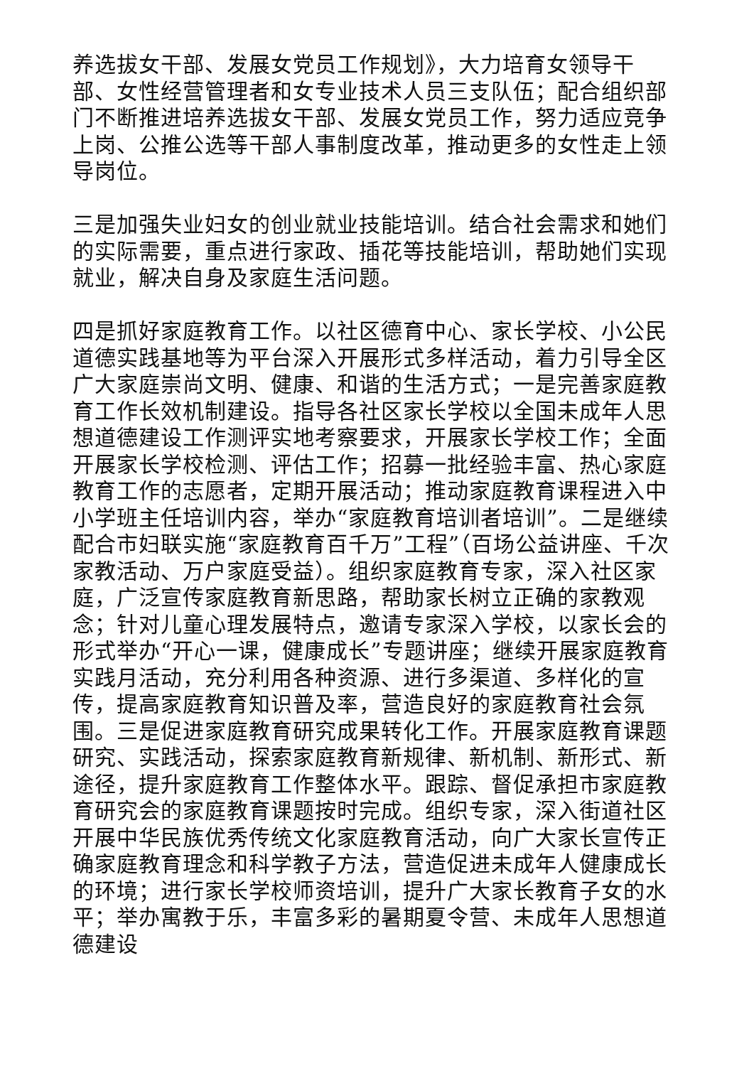养选拔女干部、发展女党员工作规划》，大力培育女领导干部、女性经营管理者和女专业技术人员三支队伍；配合组织部门不断推进培养选拔女干部、发展女党员工作，努力适应竞争上岗、公推公选等干部人事制度改革，推动更多的女性走上领导岗位。
三是加强失业妇女的创业就业技能培训。结合社会需求和她们的实际需要，重点进行家政、插花等技能培训，帮助她们实现就业，解决自身及家庭生活问题。
四是抓好家庭教育工作。以社区德育中心、家长学校、小公民道德实践基地等为平台深入开展形式多样活动，着力引导全区广大家庭崇尚文明、健康、和谐的生活方式；一是完善家庭教育工作长效机制建设。指导各社区家长学校以全国未成年人思想道德建设工作测评实地考察要求，开展家长学校工作；全面开展家长学校检测、评估工作；招募一批经验丰富、热心家庭教育工作的志愿者，定期开展活动；推动家庭教育课程进入中小学班主任培训内容，举办“家庭教育培训者培训”。二是继续配合市妇联实施“家庭教育百千万”工程”（百场公益讲座、千次家教活动、万户家庭受益）。组织家庭教育专家，深入社区家庭，广泛宣传家庭教育新思路，帮助家长树立正确的家教观念；针对儿童心理发展特点，邀请专家深入学校，以家长会的形式举办“开心一课，健康成长”专题讲座；继续开展家庭教育实践月活动，充分利用各种资源、进行多渠道、多样化的宣传，提高家庭教育知识普及率，营造良好的家庭教育社会氛围。三是促进家庭教育研究成果转化工作。开展家庭教育课题研究、实践活动，探索家庭教育新规律、新机制、新形式、新途径，提升家庭教育工作整体水平。跟踪、督促承担市家庭教育研究会的家庭教育课题按时完成。组织专家，深入街道社区开展中华民族优秀传统文化家庭教育活动，向广大家长宣传正确家庭教育理念和科学教子方法，营造促进未成年人健康成长的环境；进行家长学校师资培训，提升广大家长教育子女的水平；举办寓教于乐，丰富多彩的暑期夏令营、未成年人思想道德建设